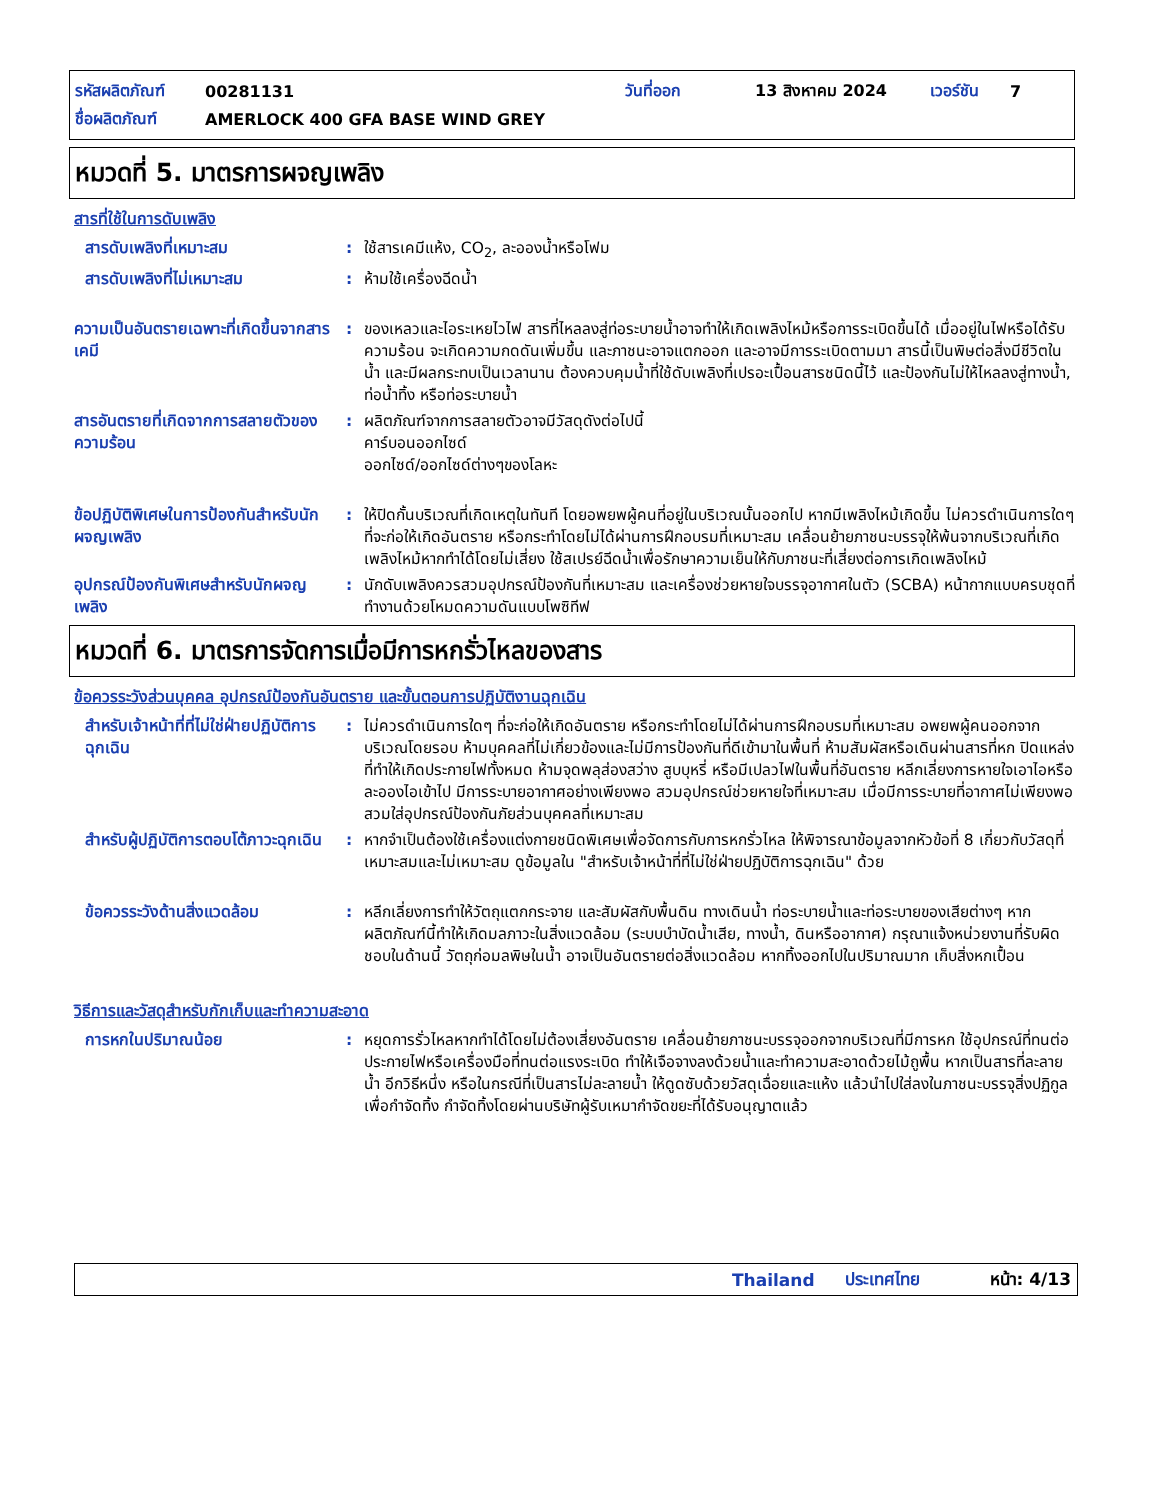รหัสผลิตภัณฑ์ 00281131 วันที่ออก 13 สิงหาคม 2024 เวอร์ชัน 7
ชื่อผลิตภัณฑ์ AMERLOCK 400 GFA BASE WIND GREY
หมวดที่ 5. มาตรการผจญเพลิง
สารที่ใช้ในการดับเพลิง
สารดับเพลิงที่เหมาะสม : ใช้สารเคมีแห้ง, CO<sub>2</sub>, ละอองน้ำหรือโฟม
สารดับเพลิงที่ไม่เหมาะสม : ห้ามใช้เครื่องฉีดน้ำ
ความเป็นอันตรายเฉพาะที่เกิดขึ้นจากสารเคมี
: ของเหลวและไอระเหยไวไฟ สารที่ไหลลงสู่ท่อระบายน้ำอาจทำให้เกิดเพลิงไหม้หรือการระเบิดขึ้นได้ เมื่ออยู่ในไฟหรือได้รับความร้อน จะเกิดความกดดันเพิ่มขึ้น และภาชนะอาจแตกออก และอาจมีการระเบิดตามมา สารนี้เป็นพิษต่อสิ่งมีชีวิตในน้ำ และมีผลกระทบเป็นเวลานาน ต้องควบคุมน้ำที่ใช้ดับเพลิงที่เปรอะเปื้อนสารชนิดนี้ไว้ และป้องกันไม่ให้ไหลลงสู่ทางน้ำ, ท่อน้ำทิ้ง หรือท่อระบายน้ำ
สารอันตรายที่เกิดจากการสลายตัวของความร้อน
: ผลิตภัณฑ์จากการสลายตัวอาจมีวัสดุดังต่อไปนี้
คาร์บอนออกไซด์
ออกไซด์/ออกไซด์ต่างๆของโลหะ
ข้อปฏิบัติพิเศษในการป้องกันสำหรับนักผจญเพลิง
: ให้ปิดกั้นบริเวณที่เกิดเหตุในทันที โดยอพยพผู้คนที่อยู่ในบริเวณนั้นออกไป หากมีเพลิงไหม้เกิดขึ้น ไม่ควรดำเนินการใดๆ ที่จะก่อให้เกิดอันตราย หรือกระทำโดยไม่ได้ผ่านการฝึกอบรมที่เหมาะสม เคลื่อนย้ายภาชนะบรรจุให้พ้นจากบริเวณที่เกิดเพลิงไหม้หากทำได้โดยไม่เสี่ยง ใช้สเปรย์ฉีดน้ำเพื่อรักษาความเย็นให้กับภาชนะที่เสี่ยงต่อการเกิดเพลิงไหม้
อุปกรณ์ป้องกันพิเศษสำหรับนักผจญเพลิง
: นักดับเพลิงควรสวมอุปกรณ์ป้องกันที่เหมาะสม และเครื่องช่วยหายใจบรรจุอากาศในตัว (SCBA) หน้ากากแบบครบชุดที่ทำงานด้วยโหมดความดันแบบโพซิทีฟ
หมวดที่ 6. มาตรการจัดการเมื่อมีการหกรั่วไหลของสาร
ข้อควรระวังส่วนบุคคล อุปกรณ์ป้องกันอันตราย และขั้นตอนการปฏิบัติงานฉุกเฉิน
สำหรับเจ้าหน้าที่ที่ไม่ใช่ฝ่ายปฏิบัติการฉุกเฉิน
: ไม่ควรดำเนินการใดๆ ที่จะก่อให้เกิดอันตราย หรือกระทำโดยไม่ได้ผ่านการฝึกอบรมที่เหมาะสม อพยพผู้คนออกจากบริเวณโดยรอบ ห้ามบุคคลที่ไม่เกี่ยวข้องและไม่มีการป้องกันที่ดีเข้ามาในพื้นที่ ห้ามสัมผัสหรือเดินผ่านสารที่หก ปิดแหล่งที่ทำให้เกิดประกายไฟทั้งหมด ห้ามจุดพลุส่องสว่าง สูบบุหรี่ หรือมีเปลวไฟในพื้นที่อันตราย หลีกเลี่ยงการหายใจเอาไอหรือละอองไอเข้าไป มีการระบายอากาศอย่างเพียงพอ สวมอุปกรณ์ช่วยหายใจที่เหมาะสม เมื่อมีการระบายที่อากาศไม่เพียงพอ สวมใส่อุปกรณ์ป้องกันภัยส่วนบุคคลที่เหมาะสม
สำหรับผู้ปฏิบัติการตอบโต้ภาวะฉุกเฉิน
: หากจำเป็นต้องใช้เครื่องแต่งกายชนิดพิเศษเพื่อจัดการกับการหกรั่วไหล ให้พิจารณาข้อมูลจากหัวข้อที่ 8 เกี่ยวกับวัสดุที่เหมาะสมและไม่เหมาะสม ดูข้อมูลใน "สำหรับเจ้าหน้าที่ที่ไม่ใช่ฝ่ายปฏิบัติการฉุกเฉิน" ด้วย
ข้อควรระวังด้านสิ่งแวดล้อม
: หลีกเลี่ยงการทำให้วัตถุแตกกระจาย และสัมผัสกับพื้นดิน ทางเดินน้ำ ท่อระบายน้ำและท่อระบายของเสียต่างๆ หากผลิตภัณฑ์นี้ทำให้เกิดมลภาวะในสิ่งแวดล้อม (ระบบบำบัดน้ำเสีย, ทางน้ำ, ดินหรืออากาศ) กรุณาแจ้งหน่วยงานที่รับผิดชอบในด้านนี้ วัตถุก่อมลพิษในน้ำ อาจเป็นอันตรายต่อสิ่งแวดล้อม หากทิ้งออกไปในปริมาณมาก เก็บสิ่งหกเปื้อน
วิธีการและวัสดุสำหรับกักเก็บและทำความสะอาด
การหกในปริมาณน้อย : หยุดการรั่วไหลหากทำได้โดยไม่ต้องเสี่ยงอันตราย เคลื่อนย้ายภาชนะบรรจุออกจากบริเวณที่มีการหก ใช้อุปกรณ์ที่ทนต่อประกายไฟหรือเครื่องมือที่ทนต่อแรงระเบิด ทำให้เจือจางลงด้วยน้ำและทำความสะอาดด้วยไม้ถูพื้น หากเป็นสารที่ละลายน้ำ อีกวิธีหนึ่ง หรือในกรณีที่เป็นสารไม่ละลายน้ำ ให้ดูดซับด้วยวัสดุเฉื่อยและแห้ง แล้วนำไปใส่ลงในภาชนะบรรจุสิ่งปฏิกูลเพื่อกำจัดทิ้ง กำจัดทิ้งโดยผ่านบริษัทผู้รับเหมากำจัดขยะที่ได้รับอนุญาตแล้ว
Thailand ประเทศไทย หน้า: 4/13